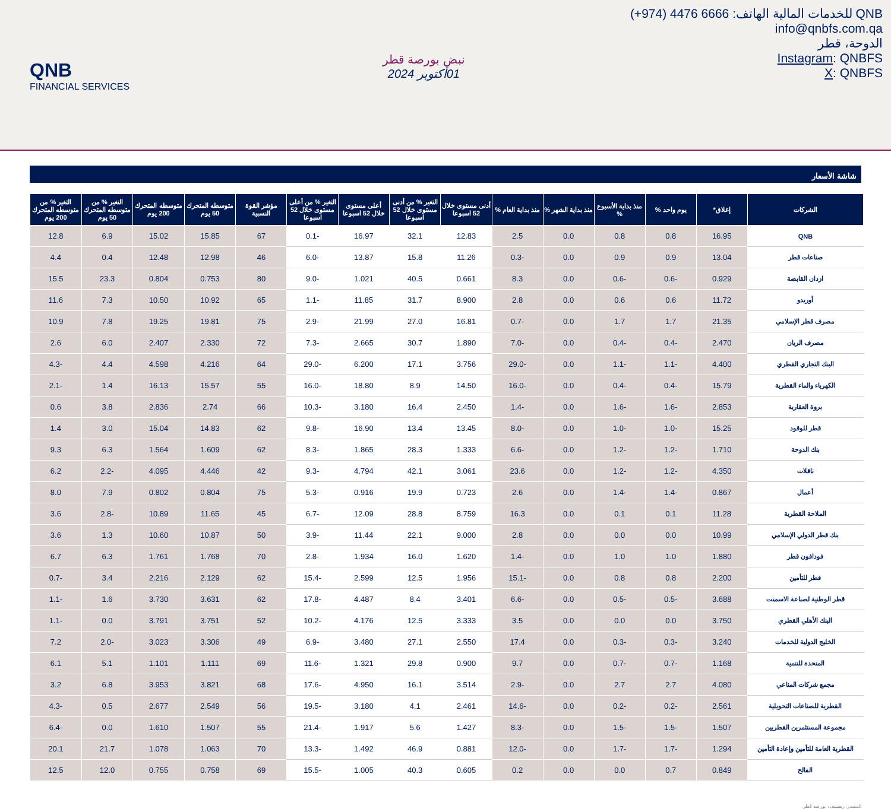QNB للخدمات المالية الهاتف: 6666 4476 (974+)
info@qnbfs.com.qa
الدوحة، قطر
Instagram: QNBFS
X: QNBFS
نبض بورصة قطر
01أكتوبر 2024
QNB
FINANCIAL SERVICES
شاشة الأسعار
| الشركات | إغلاق* | يوم واحد % | منذ بداية الأسبوع % | منذ بداية الشهر % | منذ بداية العام % | أدنى مستوى خلال 52 اسبوعا | التغير % من أدنى مستوى خلال 52 اسبوعا | أعلى مستوى خلال 52 اسبوعا | التغير % من أعلى مستوى خلال 52 اسبوعا | مؤشر القوة النسبية | متوسطه المتحرك 50 يوم | متوسطه المتحرك 200 يوم | التغير % من متوسطه المتحرك 50 يوم | التغير % من متوسطه المتحرك 200 يوم |
| --- | --- | --- | --- | --- | --- | --- | --- | --- | --- | --- | --- | --- | --- | --- |
| QNB | 16.95 | 0.8 | 0.8 | 0.0 | 2.5 | 12.83 | 32.1 | 16.97 | -0.1 | 67 | 15.85 | 15.02 | 6.9 | 12.8 |
| صناعات قطر | 13.04 | 0.9 | 0.9 | 0.0 | -0.3 | 11.26 | 15.8 | 13.87 | -6.0 | 46 | 12.98 | 12.48 | 0.4 | 4.4 |
| ازدان القابضة | 0.929 | -0.6 | -0.6 | 0.0 | 8.3 | 0.661 | 40.5 | 1.021 | -9.0 | 80 | 0.753 | 0.804 | 23.3 | 15.5 |
| أوريدو | 11.72 | 0.6 | 0.6 | 0.0 | 2.8 | 8.900 | 31.7 | 11.85 | -1.1 | 65 | 10.92 | 10.50 | 7.3 | 11.6 |
| مصرف قطر الإسلامي | 21.35 | 1.7 | 1.7 | 0.0 | -0.7 | 16.81 | 27.0 | 21.99 | -2.9 | 75 | 19.81 | 19.25 | 7.8 | 10.9 |
| مصرف الريان | 2.470 | -0.4 | -0.4 | 0.0 | -7.0 | 1.890 | 30.7 | 2.665 | -7.3 | 72 | 2.330 | 2.407 | 6.0 | 2.6 |
| البنك التجاري القطري | 4.400 | -1.1 | -1.1 | 0.0 | -29.0 | 3.756 | 17.1 | 6.200 | -29.0 | 64 | 4.216 | 4.598 | 4.4 | -4.3 |
| الكهرباء والماء القطرية | 15.79 | -0.4 | -0.4 | 0.0 | -16.0 | 14.50 | 8.9 | 18.80 | -16.0 | 55 | 15.57 | 16.13 | 1.4 | -2.1 |
| بروة العقارية | 2.853 | -1.6 | -1.6 | 0.0 | -1.4 | 2.450 | 16.4 | 3.180 | -10.3 | 66 | 2.74 | 2.836 | 3.8 | 0.6 |
| قطر للوقود | 15.25 | -1.0 | -1.0 | 0.0 | -8.0 | 13.45 | 13.4 | 16.90 | -9.8 | 62 | 14.83 | 15.04 | 3.0 | 1.4 |
| بنك الدوحة | 1.710 | -1.2 | -1.2 | 0.0 | -6.6 | 1.333 | 28.3 | 1.865 | -8.3 | 62 | 1.609 | 1.564 | 6.3 | 9.3 |
| ناقلات | 4.350 | -1.2 | -1.2 | 0.0 | 23.6 | 3.061 | 42.1 | 4.794 | -9.3 | 42 | 4.446 | 4.095 | -2.2 | 6.2 |
| أعمال | 0.867 | -1.4 | -1.4 | 0.0 | 2.6 | 0.723 | 19.9 | 0.916 | -5.3 | 75 | 0.804 | 0.802 | 7.9 | 8.0 |
| الملاحة القطرية | 11.28 | 0.1 | 0.1 | 0.0 | 16.3 | 8.759 | 28.8 | 12.09 | -6.7 | 45 | 11.65 | 10.89 | -2.8 | 3.6 |
| بنك قطر الدولي الإسلامي | 10.99 | 0.0 | 0.0 | 0.0 | 2.8 | 9.000 | 22.1 | 11.44 | -3.9 | 50 | 10.87 | 10.60 | 1.3 | 3.6 |
| فودافون قطر | 1.880 | 1.0 | 1.0 | 0.0 | -1.4 | 1.620 | 16.0 | 1.934 | -2.8 | 70 | 1.768 | 1.761 | 6.3 | 6.7 |
| قطر للتأمين | 2.200 | 0.8 | 0.8 | 0.0 | -15.1 | 1.956 | 12.5 | 2.599 | -15.4 | 62 | 2.129 | 2.216 | 3.4 | -0.7 |
| قطر الوطنية لصناعة الاسمنت | 3.688 | -0.5 | -0.5 | 0.0 | -6.6 | 3.401 | 8.4 | 4.487 | -17.8 | 62 | 3.631 | 3.730 | 1.6 | -1.1 |
| البنك الأهلي القطري | 3.750 | 0.0 | 0.0 | 0.0 | 3.5 | 3.333 | 12.5 | 4.176 | -10.2 | 52 | 3.751 | 3.791 | 0.0 | -1.1 |
| الخليج الدولية للخدمات | 3.240 | -0.3 | -0.3 | 0.0 | 17.4 | 2.550 | 27.1 | 3.480 | -6.9 | 49 | 3.306 | 3.023 | -2.0 | 7.2 |
| المتحدة للتنمية | 1.168 | -0.7 | -0.7 | 0.0 | 9.7 | 0.900 | 29.8 | 1.321 | -11.6 | 69 | 1.111 | 1.101 | 5.1 | 6.1 |
| مجمع شركات المناعي | 4.080 | 2.7 | 2.7 | 0.0 | -2.9 | 3.514 | 16.1 | 4.950 | -17.6 | 68 | 3.821 | 3.953 | 6.8 | 3.2 |
| القطرية للصناعات التحويلية | 2.561 | -0.2 | -0.2 | 0.0 | -14.6 | 2.461 | 4.1 | 3.180 | -19.5 | 56 | 2.549 | 2.677 | 0.5 | -4.3 |
| مجموعة المستثمرين القطريين | 1.507 | -1.5 | -1.5 | 0.0 | -8.3 | 1.427 | 5.6 | 1.917 | -21.4 | 55 | 1.507 | 1.610 | 0.0 | -6.4 |
| القطرية العامة للتأمين وإعادة التأمين | 1.294 | -1.7 | -1.7 | 0.0 | -12.0 | 0.881 | 46.9 | 1.492 | -13.3 | 70 | 1.063 | 1.078 | 21.7 | 20.1 |
| الفالح | 0.849 | 0.7 | 0.0 | 0.0 | 0.2 | 0.605 | 40.3 | 1.005 | -15.5 | 69 | 0.758 | 0.755 | 12.0 | 12.5 |
المصدر: ريفينيتف، بورصة قطر.